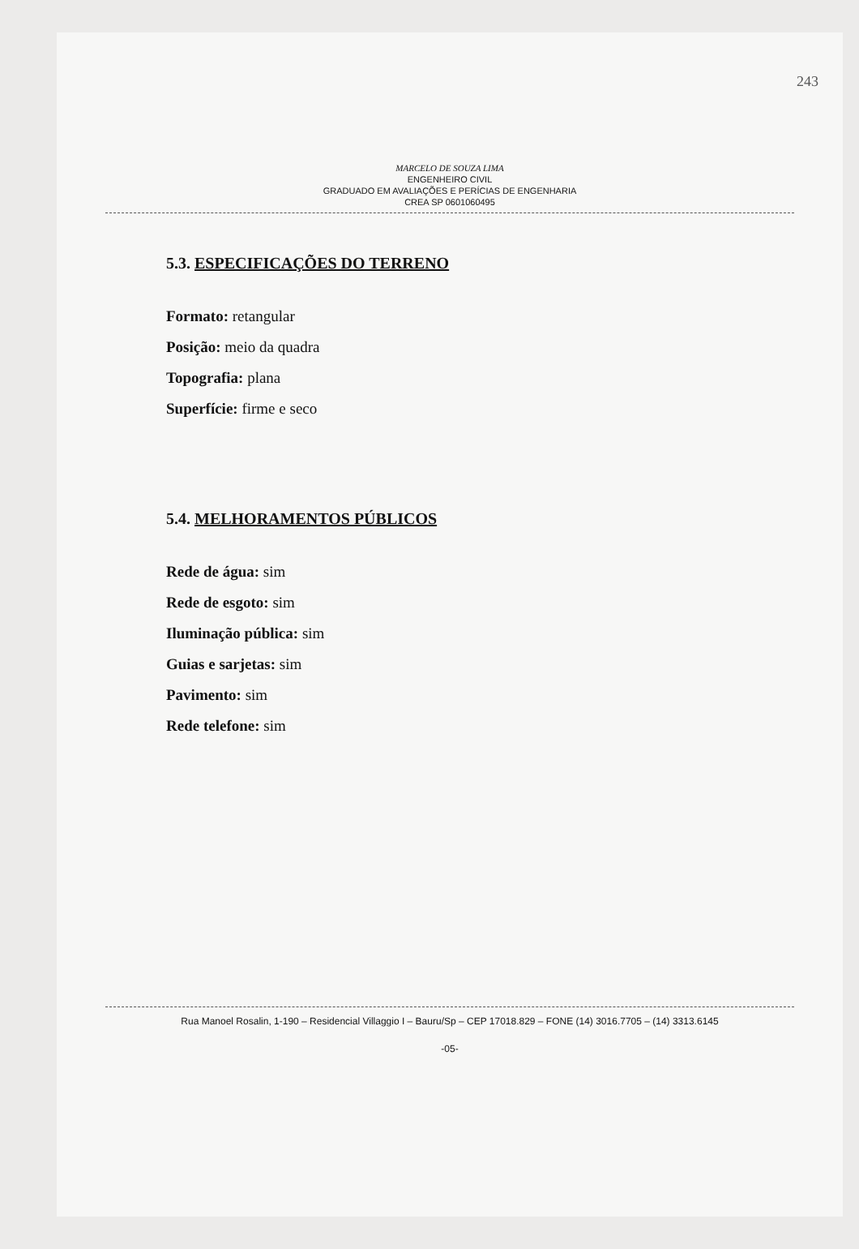243
MARCELO DE SOUZA LIMA
ENGENHEIRO CIVIL
GRADUADO EM AVALIAÇÕES E PERÍCIAS DE ENGENHARIA
CREA SP 0601060495
5.3. ESPECIFICAÇÕES DO TERRENO
Formato: retangular
Posição: meio da quadra
Topografia: plana
Superfície: firme e seco
5.4. MELHORAMENTOS PÚBLICOS
Rede de água: sim
Rede de esgoto: sim
Iluminação pública: sim
Guias e sarjetas: sim
Pavimento: sim
Rede telefone: sim
Rua Manoel Rosalin, 1-190 – Residencial Villaggio I – Bauru/Sp – CEP 17018.829 – FONE (14) 3016.7705 – (14) 3313.6145
-05-